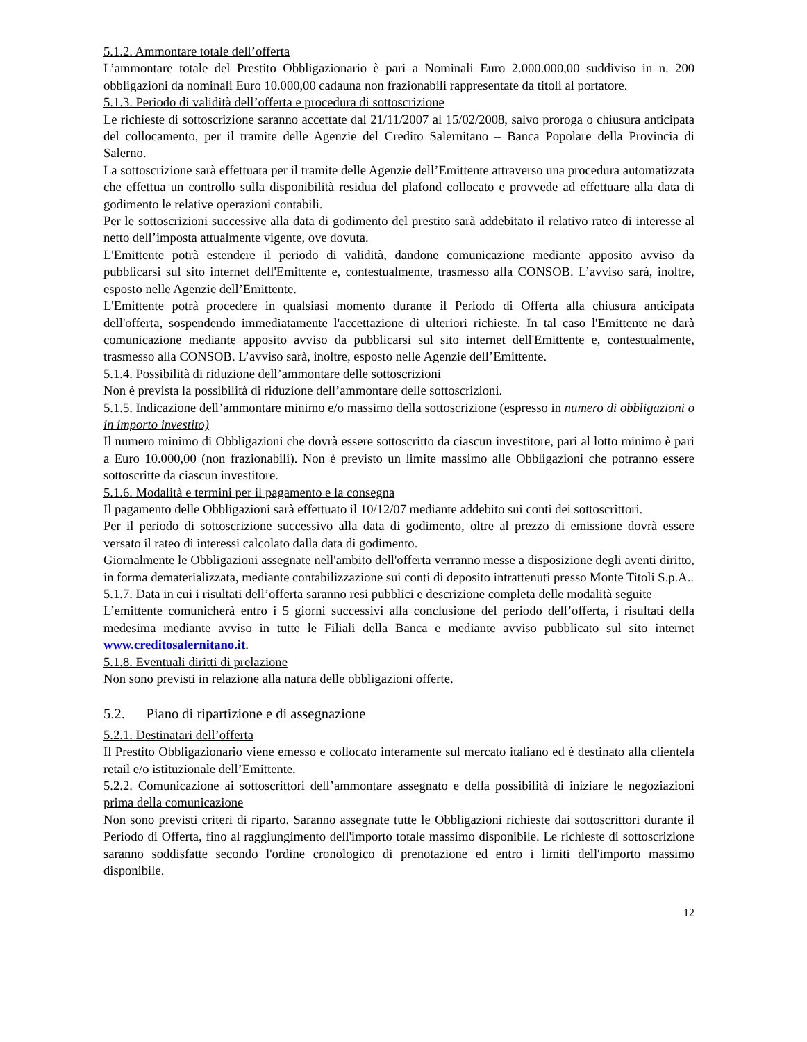5.1.2. Ammontare totale dell’offerta
L’ammontare totale del Prestito Obbligazionario è pari a Nominali Euro 2.000.000,00 suddiviso in n. 200 obbligazioni da nominali Euro 10.000,00 cadauna non frazionabili rappresentate da titoli al portatore.
5.1.3. Periodo di validità dell’offerta e procedura di sottoscrizione
Le richieste di sottoscrizione saranno accettate dal 21/11/2007 al 15/02/2008, salvo proroga o chiusura anticipata del collocamento, per il tramite delle Agenzie del Credito Salernitano – Banca Popolare della Provincia di Salerno.
La sottoscrizione sarà effettuata per il tramite delle Agenzie dell’Emittente attraverso una procedura automatizzata che effettua un controllo sulla disponibilità residua del plafond collocato e provvede ad effettuare alla data di godimento le relative operazioni contabili.
Per le sottoscrizioni successive alla data di godimento del prestito sarà addebitato il relativo rateo di interesse al netto dell’imposta attualmente vigente, ove dovuta.
L'Emittente potrà estendere il periodo di validità, dandone comunicazione mediante apposito avviso da pubblicarsi sul sito internet dell'Emittente e, contestualmente, trasmesso alla CONSOB. L’avviso sarà, inoltre, esposto nelle Agenzie dell’Emittente.
L'Emittente potrà procedere in qualsiasi momento durante il Periodo di Offerta alla chiusura anticipata dell'offerta, sospendendo immediatamente l'accettazione di ulteriori richieste. In tal caso l'Emittente ne darà comunicazione mediante apposito avviso da pubblicarsi sul sito internet dell'Emittente e, contestualmente, trasmesso alla CONSOB. L’avviso sarà, inoltre, esposto nelle Agenzie dell’Emittente.
5.1.4. Possibilità di riduzione dell’ammontare delle sottoscrizioni
Non è prevista la possibilità di riduzione dell’ammontare delle sottoscrizioni.
5.1.5. Indicazione dell’ammontare minimo e/o massimo della sottoscrizione (espresso in numero di obbligazioni o in importo investito)
Il numero minimo di Obbligazioni che dovrà essere sottoscritto da ciascun investitore, pari al lotto minimo è pari a Euro 10.000,00 (non frazionabili). Non è previsto un limite massimo alle Obbligazioni che potranno essere sottoscritte da ciascun investitore.
5.1.6. Modalità e termini per il pagamento e la consegna
Il pagamento delle Obbligazioni sarà effettuato il 10/12/07 mediante addebito sui conti dei sottoscrittori.
Per il periodo di sottoscrizione successivo alla data di godimento, oltre al prezzo di emissione dovrà essere versato il rateo di interessi calcolato dalla data di godimento.
Giornalmente le Obbligazioni assegnate nell'ambito dell'offerta verranno messe a disposizione degli aventi diritto, in forma dematerializzata, mediante contabilizzazione sui conti di deposito intrattenuti presso Monte Titoli S.p.A..
5.1.7. Data in cui i risultati dell’offerta saranno resi pubblici e descrizione completa delle modalità seguite
L’emittente comunicherà entro i 5 giorni successivi alla conclusione del periodo dell’offerta, i risultati della medesima mediante avviso in tutte le Filiali della Banca e mediante avviso pubblicato sul sito internet www.creditosalernitano.it.
5.1.8. Eventuali diritti di prelazione
Non sono previsti in relazione alla natura delle obbligazioni offerte.
5.2. Piano di ripartizione e di assegnazione
5.2.1. Destinatari dell’offerta
Il Prestito Obbligazionario viene emesso e collocato interamente sul mercato italiano ed è destinato alla clientela retail e/o istituzionale dell’Emittente.
5.2.2. Comunicazione ai sottoscrittori dell’ammontare assegnato e della possibilità di iniziare le negoziazioni prima della comunicazione
Non sono previsti criteri di riparto. Saranno assegnate tutte le Obbligazioni richieste dai sottoscrittori durante il Periodo di Offerta, fino al raggiungimento dell'importo totale massimo disponibile. Le richieste di sottoscrizione saranno soddisfatte secondo l'ordine cronologico di prenotazione ed entro i limiti dell'importo massimo disponibile.
12